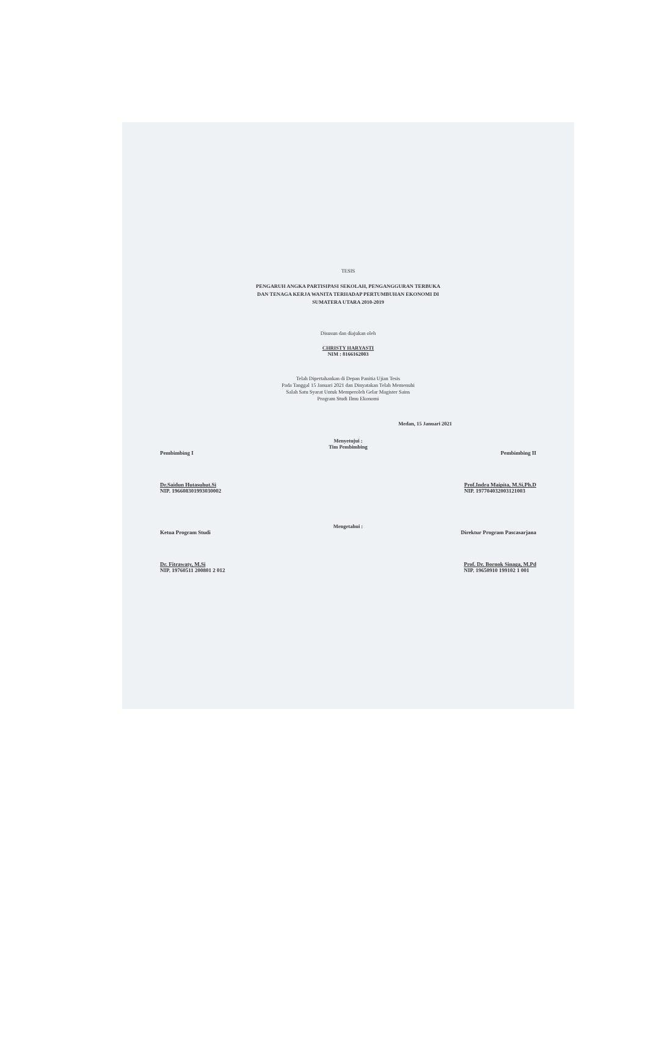TESIS
PENGARUH ANGKA PARTISIPASI SEKOLAH, PENGANGGURAN TERBUKA
DAN TENAGA KERJA WANITA TERHADAP PERTUMBUHAN EKONOMI DI
SUMATERA UTARA 2010-2019
Disusun dan diajukan oleh
CHRISTY HARYASTI
NIM : 8166162003
Telah Dipertahankan di Depan Panitia Ujian Tesis
Pada Tanggal 15 Januari 2021 dan Dinyatakan Telah Memenuhi
Salah Satu Syarat Untuk Memperoleh Gelar Magister Sains
Program Studi Ilmu Ekonomi
Medan, 15 Januari 2021
Menyetujui :
Tim Pembimbing
Pembimbing I Pembimbing II
Dr.Saidun Hutasuhut.Si
NIP. 196608301993030002 Prof.Indra Maipita, M.Si.Ph.D
NIP. 197704032003121003
Mengetahui :
Ketua Program Studi Direktur Program Pascasarjana
Dr. Fitrawaty, M.Si
NIP. 19760511 200801 2 012 Prof. Dr. Bornok Sinaga, M.Pd
NIP. 19650910 199102 1 001